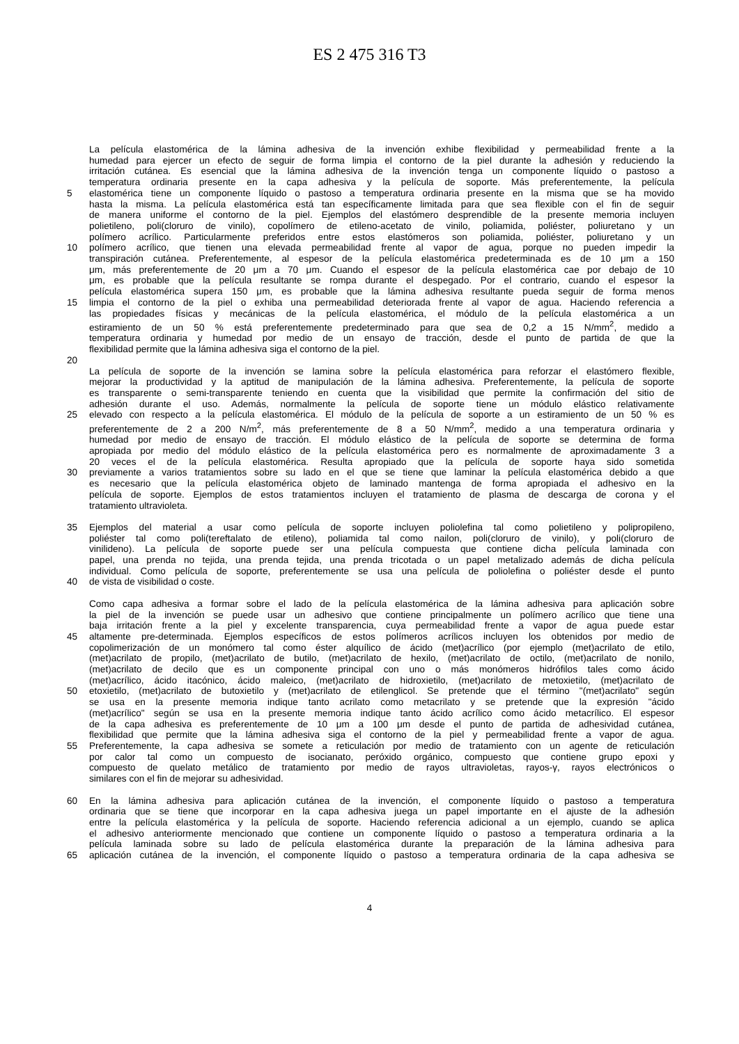ES 2 475 316 T3
La película elastomérica de la lámina adhesiva de la invención exhibe flexibilidad y permeabilidad frente a la
humedad para ejercer un efecto de seguir de forma limpia el contorno de la piel durante la adhesión y reduciendo la
irritación cutánea. Es esencial que la lámina adhesiva de la invención tenga un componente líquido o pastoso a
temperatura ordinaria presente en la capa adhesiva y la película de soporte. Más preferentemente, la película
5 elastomérica tiene un componente líquido o pastoso a temperatura ordinaria presente en la misma que se ha movido
hasta la misma. La película elastomérica está tan específicamente limitada para que sea flexible con el fin de seguir
de manera uniforme el contorno de la piel. Ejemplos del elastómero desprendible de la presente memoria incluyen
polietileno, poli(cloruro de vinilo), copolímero de etileno-acetato de vinilo, poliamida, poliéster, poliuretano y un
polímero acrílico. Particularmente preferidos entre estos elastómeros son poliamida, poliéster, poliuretano y un
10 polímero acrílico, que tienen una elevada permeabilidad frente al vapor de agua, porque no pueden impedir la
transpiración cutánea. Preferentemente, al espesor de la película elastomérica predeterminada es de 10 μm a 150
μm, más preferentemente de 20 μm a 70 μm. Cuando el espesor de la película elastomérica cae por debajo de 10
μm, es probable que la película resultante se rompa durante el despegado. Por el contrario, cuando el espesor la
película elastomérica supera 150 μm, es probable que la lámina adhesiva resultante pueda seguir de forma menos
15 limpia el contorno de la piel o exhiba una permeabilidad deteriorada frente al vapor de agua. Haciendo referencia a
las propiedades físicas y mecánicas de la película elastomérica, el módulo de la película elastomérica a un
estiramiento de un 50 % está preferentemente predeterminado para que sea de 0,2 a 15 N/mm<sup>2</sup>, medido a
temperatura ordinaria y humedad por medio de un ensayo de tracción, desde el punto de partida de que la
flexibilidad permite que la lámina adhesiva siga el contorno de la piel.
20
La película de soporte de la invención se lamina sobre la película elastomérica para reforzar el elastómero flexible,
mejorar la productividad y la aptitud de manipulación de la lámina adhesiva. Preferentemente, la película de soporte
es transparente o semi-transparente teniendo en cuenta que la visibilidad que permite la confirmación del sitio de
adhesión durante el uso. Además, normalmente la película de soporte tiene un módulo elástico relativamente
25 elevado con respecto a la película elastomérica. El módulo de la película de soporte a un estiramiento de un 50 % es
preferentemente de 2 a 200 N/m<sup>2</sup>, más preferentemente de 8 a 50 N/mm<sup>2</sup>, medido a una temperatura ordinaria y
humedad por medio de ensayo de tracción. El módulo elástico de la película de soporte se determina de forma
apropiada por medio del módulo elástico de la película elastomérica pero es normalmente de aproximadamente 3 a
20 veces el de la película elastomérica. Resulta apropiado que la película de soporte haya sido sometida
30 previamente a varios tratamientos sobre su lado en el que se tiene que laminar la película elastomérica debido a que
es necesario que la película elastomérica objeto de laminado mantenga de forma apropiada el adhesivo en la
película de soporte. Ejemplos de estos tratamientos incluyen el tratamiento de plasma de descarga de corona y el
tratamiento ultravioleta.
35 Ejemplos del material a usar como película de soporte incluyen poliolefina tal como polietileno y polipropileno,
poliéster tal como poli(tereftalato de etileno), poliamida tal como nailon, poli(cloruro de vinilo), y poli(cloruro de
vinilideno). La película de soporte puede ser una película compuesta que contiene dicha película laminada con
papel, una prenda no tejida, una prenda tejida, una prenda tricotada o un papel metalizado además de dicha película
individual. Como película de soporte, preferentemente se usa una película de poliolefina o poliéster desde el punto
40 de vista de visibilidad o coste.
Como capa adhesiva a formar sobre el lado de la película elastomérica de la lámina adhesiva para aplicación sobre
la piel de la invención se puede usar un adhesivo que contiene principalmente un polímero acrílico que tiene una
baja irritación frente a la piel y excelente transparencia, cuya permeabilidad frente a vapor de agua puede estar
45 altamente pre-determinada. Ejemplos específicos de estos polímeros acrílicos incluyen los obtenidos por medio de
copolimerización de un monómero tal como éster alquílico de ácido (met)acrílico (por ejemplo (met)acrilato de etilo,
(met)acrilato de propilo, (met)acrilato de butilo, (met)acrilato de hexilo, (met)acrilato de octilo, (met)acrilato de nonilo,
(met)acrilato de decilo que es un componente principal con uno o más monómeros hidrófilos tales como ácido
(met)acrílico, ácido itacónico, ácido maleico, (met)acrilato de hidroxietilo, (met)acrilato de metoxietilo, (met)acrilato de
50 etoxietilo, (met)acrilato de butoxietilo y (met)acrilato de etilenglicol. Se pretende que el término "(met)acrilato" según
se usa en la presente memoria indique tanto acrilato como metacrilato y se pretende que la expresión "ácido
(met)acrílico" según se usa en la presente memoria indique tanto ácido acrílico como ácido metacrílico. El espesor
de la capa adhesiva es preferentemente de 10 μm a 100 μm desde el punto de partida de adhesividad cutánea,
flexibilidad que permite que la lámina adhesiva siga el contorno de la piel y permeabilidad frente a vapor de agua.
55 Preferentemente, la capa adhesiva se somete a reticulación por medio de tratamiento con un agente de reticulación
por calor tal como un compuesto de isocianato, peróxido orgánico, compuesto que contiene grupo epoxi y
compuesto de quelato metálico de tratamiento por medio de rayos ultravioletas, rayos-γ, rayos electrónicos o
similares con el fin de mejorar su adhesividad.
60 En la lámina adhesiva para aplicación cutánea de la invención, el componente líquido o pastoso a temperatura
ordinaria que se tiene que incorporar en la capa adhesiva juega un papel importante en el ajuste de la adhesión
entre la película elastomérica y la película de soporte. Haciendo referencia adicional a un ejemplo, cuando se aplica
el adhesivo anteriormente mencionado que contiene un componente líquido o pastoso a temperatura ordinaria a la
película laminada sobre su lado de película elastomérica durante la preparación de la lámina adhesiva para
65 aplicación cutánea de la invención, el componente líquido o pastoso a temperatura ordinaria de la capa adhesiva se
4